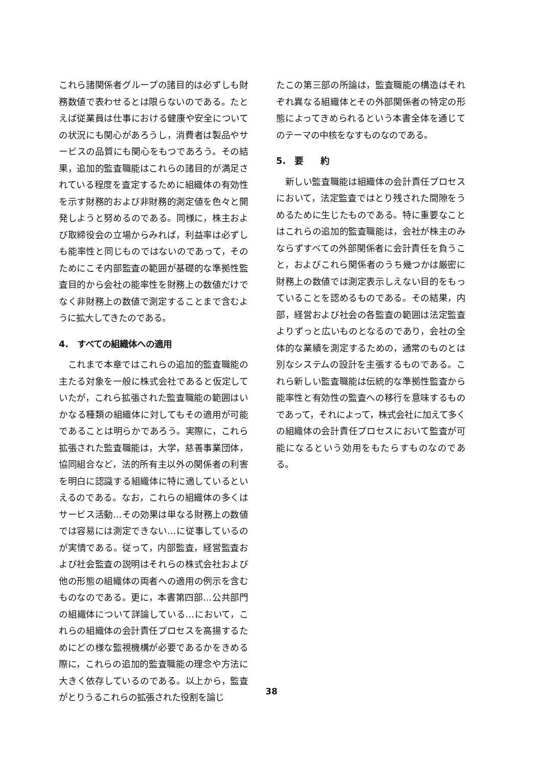これら諸関係者グループの諸目的は必ずしも財務数値で表わせるとは限らないのである。たとえば従業員は仕事における健康や安全についての状況にも関心があろうし，消費者は製品やサービスの品質にも関心をもつであろう。その結果，追加的監査職能はこれらの諸目的が満足されている程度を査定するために組織体の有効性を示す財務的および非財務的測定値を色々と開発しようと努めるのである。同様に，株主および取締役会の立場からみれば，利益率は必ずしも能率性と同じものではないのであって，そのためにこそ内部監査の範囲が基礎的な準拠性監査目的から会社の能率性を財務上の数値だけでなく非財務上の数値で測定することまで含むように拡大してきたのである。
4.　すべての組織体への適用
これまで本章ではこれらの追加的監査職能の主たる対象を一般に株式会社であると仮定していたが，これら拡張された監査職能の範囲はいかなる種類の組織体に対してもその適用が可能であることは明らかであろう。実際に，これら拡張された監査職能は，大学，慈善事業団体，協同組合など，法的所有主以外の関係者の利害を明白に認識する組織体に特に適しているといえるのである。なお，これらの組織体の多くはサービス活動…その効果は単なる財務上の数値では容易には測定できない…に従事しているのが実情である。従って，内部監査，経営監査および社会監査の説明はそれらの株式会社および他の形態の組織体の両者への適用の例示を含むものなのである。更に，本書第四部…公共部門の組織体について詳論している…において，これらの組織体の会計責任プロセスを高揚するためにどの様な監視機構が必要であるかをきめる際に，これらの追加的監査職能の理念や方法に大きく依存しているのである。以上から，監査がとりうるこれらの拡張された役割を論じ
たこの第三部の所論は，監査職能の構造はそれぞれ異なる組織体とその外部関係者の特定の形態によってきめられるという本書全体を通じてのテーマの中核をなすものなのである。
5.　要　　約
新しい監査職能は組織体の会計責任プロセスにおいて，法定監査ではとり残された間隙をうめるために生じたものである。特に重要なことはこれらの追加的監査職能は，会社が株主のみならずすべての外部関係者に会計責任を負うこと，およびこれら関係者のうち幾つかは厳密に財務上の数値では測定表示しえない目的をもっていることを認めるものである。その結果，内部，経営および社会の各監査の範囲は法定監査よりずっと広いものとなるのであり，会社の全体的な業績を測定するための，通常のものとは別なシステムの設計を主張するものである。これら新しい監査職能は伝統的な準拠性監査から能率性と有効性の監査への移行を意味するものであって，それによって，株式会社に加えて多くの組織体の会計責任プロセスにおいて監査が可能になるという効用をもたらすものなのである。
38